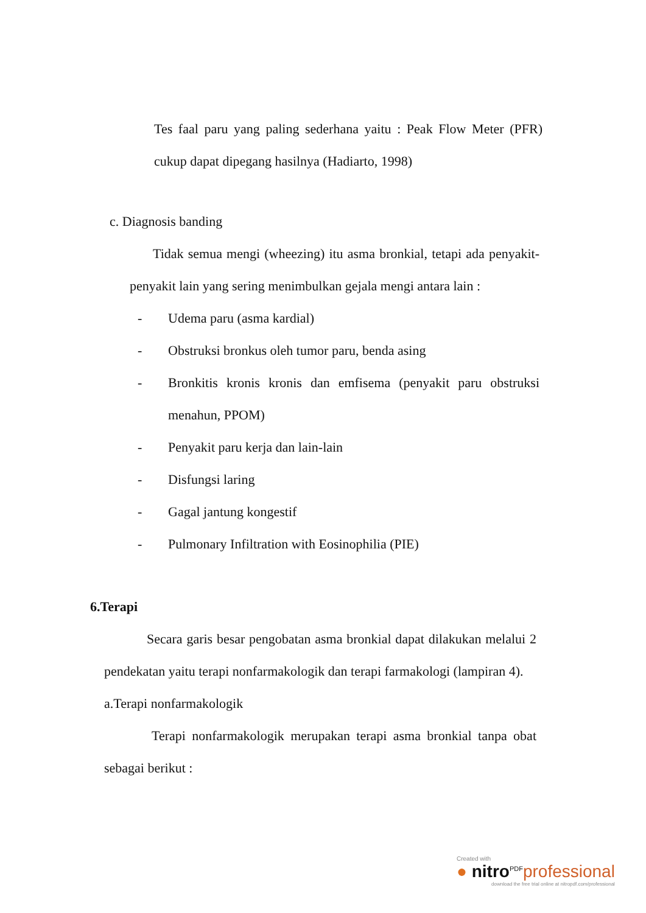Tes faal paru yang paling sederhana yaitu : Peak Flow Meter (PFR) cukup dapat dipegang hasilnya (Hadiarto, 1998)
c. Diagnosis banding
Tidak semua mengi (wheezing) itu asma bronkial, tetapi ada penyakit-penyakit lain yang sering menimbulkan gejala mengi antara lain :
- Udema paru (asma kardial)
- Obstruksi bronkus oleh tumor paru, benda asing
- Bronkitis kronis kronis dan emfisema (penyakit paru obstruksi menahun, PPOM)
- Penyakit paru kerja dan lain-lain
- Disfungsi laring
- Gagal jantung kongestif
- Pulmonary Infiltration with Eosinophilia (PIE)
6.Terapi
Secara garis besar pengobatan asma bronkial dapat dilakukan melalui 2 pendekatan yaitu terapi nonfarmakologik dan terapi farmakologi (lampiran 4).
a.Terapi nonfarmakologik
Terapi nonfarmakologik merupakan terapi asma bronkial tanpa obat sebagai berikut :
Created with
● nitro<sup>PDF</sup>professional
download the free trial online at nitropdf.com/professional